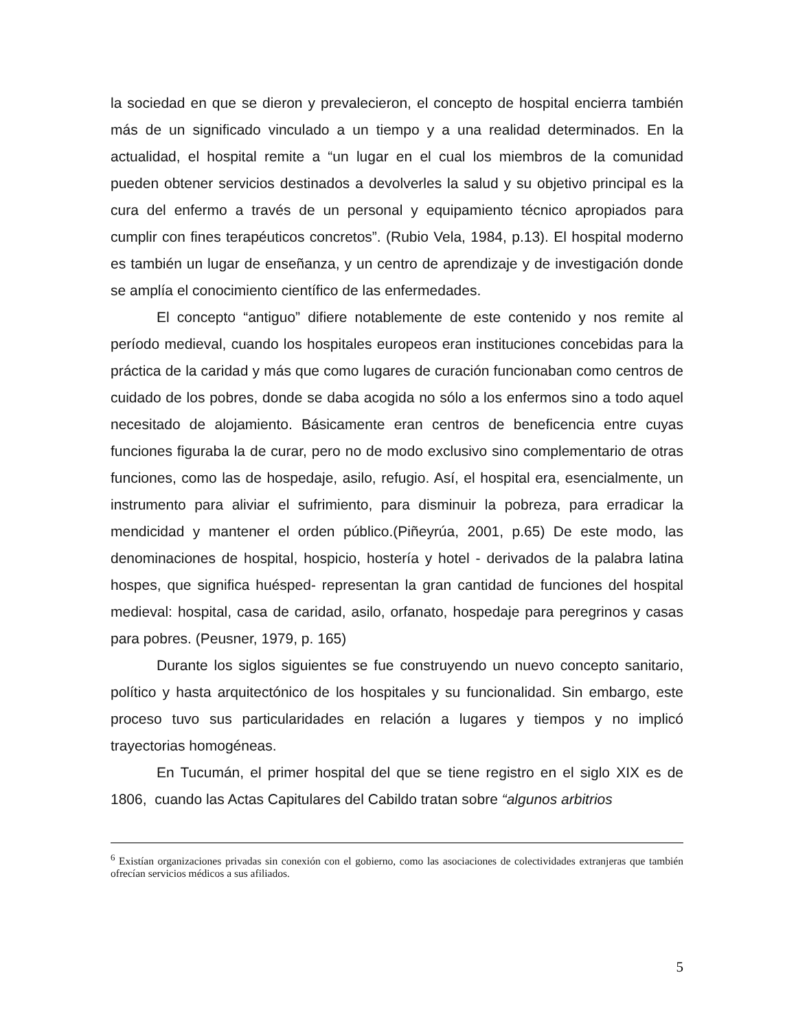la sociedad en que se dieron y prevalecieron, el concepto de hospital encierra también más de un significado vinculado a un tiempo y a una realidad determinados. En la actualidad, el hospital remite a “un lugar en el cual los miembros de la comunidad pueden obtener servicios destinados a devolverles la salud y su objetivo principal es la cura del enfermo a través de un personal y equipamiento técnico apropiados para cumplir con fines terapéuticos concretos”. (Rubio Vela, 1984, p.13). El hospital moderno es también un lugar de enseñanza, y un centro de aprendizaje y de investigación donde se amplía el conocimiento científico de las enfermedades.
El concepto “antiguo” difiere notablemente de este contenido y nos remite al período medieval, cuando los hospitales europeos eran instituciones concebidas para la práctica de la caridad y más que como lugares de curación funcionaban como centros de cuidado de los pobres, donde se daba acogida no sólo a los enfermos sino a todo aquel necesitado de alojamiento. Básicamente eran centros de beneficencia entre cuyas funciones figuraba la de curar, pero no de modo exclusivo sino complementario de otras funciones, como las de hospedaje, asilo, refugio. Así, el hospital era, esencialmente, un instrumento para aliviar el sufrimiento, para disminuir la pobreza, para erradicar la mendicidad y mantener el orden público.(Piñeyrúa, 2001, p.65) De este modo, las denominaciones de hospital, hospicio, hostería y hotel - derivados de la palabra latina hospes, que significa huésped- representan la gran cantidad de funciones del hospital medieval: hospital, casa de caridad, asilo, orfanato, hospedaje para peregrinos y casas para pobres. (Peusner, 1979, p. 165)
Durante los siglos siguientes se fue construyendo un nuevo concepto sanitario, político y hasta arquitectónico de los hospitales y su funcionalidad. Sin embargo, este proceso tuvo sus particularidades en relación a lugares y tiempos y no implicó trayectorias homogéneas.
En Tucumán, el primer hospital del que se tiene registro en el siglo XIX es de 1806, cuando las Actas Capitulares del Cabildo tratan sobre “algunos arbitrios
<sup>6</sup> Existían organizaciones privadas sin conexión con el gobierno, como las asociaciones de colectividades extranjeras que también ofrecían servicios médicos a sus afiliados.
5